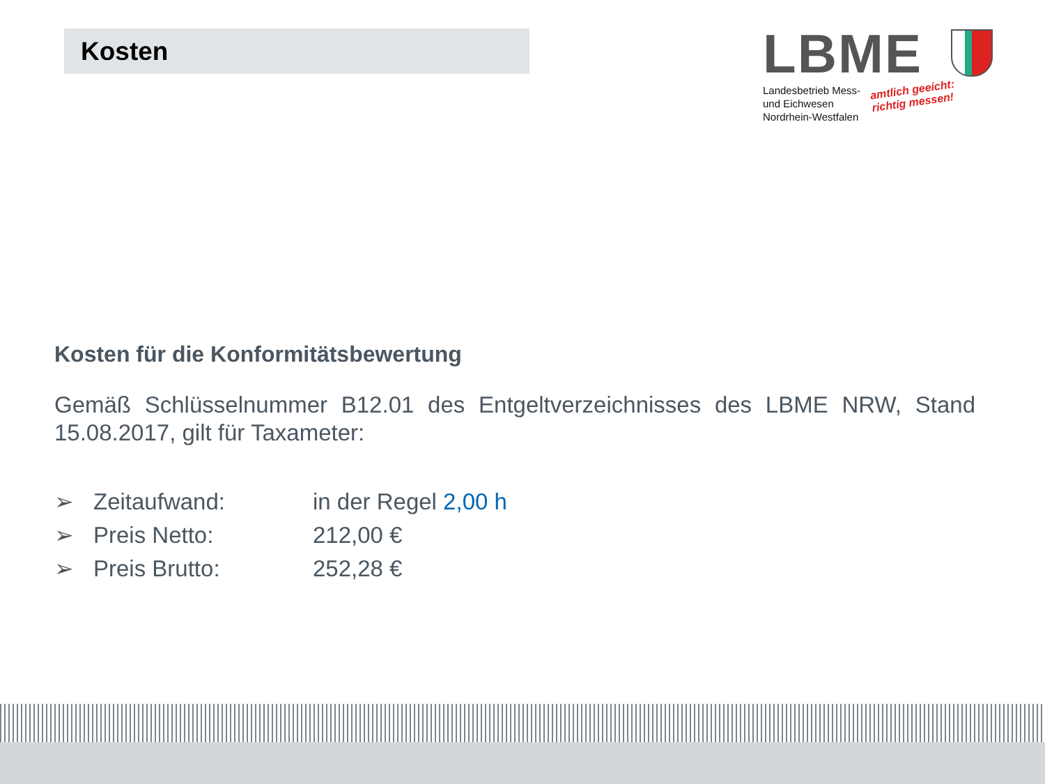Kosten
LBME
Landesbetrieb Mess-
und Eichwesen
Nordrhein-Westfalen
amtlich geeicht:
richtig messen!
Kosten für die Konformitätsbewertung
Gemäß Schlüsselnummer B12.01 des Entgeltverzeichnisses des LBME NRW, Stand 15.08.2017, gilt für Taxameter:
➢ Zeitaufwand: in der Regel 2,00 h
➢ Preis Netto: 212,00 €
➢ Preis Brutto: 252,28 €